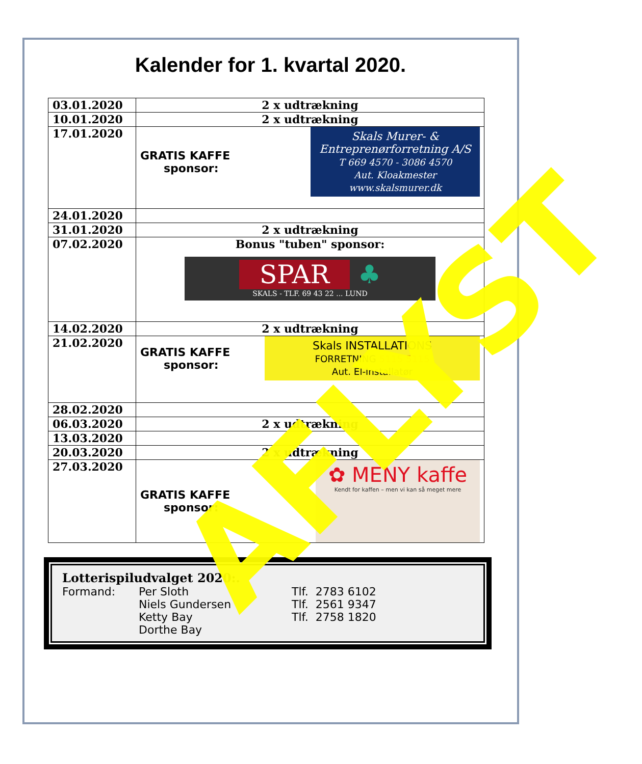Kalender for 1. kvartal 2020.
| 03.01.2020 | 2 x udtrækning |
| 10.01.2020 | 2 x udtrækning |
| 17.01.2020 | GRATIS KAFFE sponsor: Skals Murer- & Entreprenørforretning A/S T 669 4570 - 3086 4570 Aut. Kloakmester www.skalsmurer.dk |
| 24.01.2020 | |
| 31.01.2020 | 2 x udtrækning |
| 07.02.2020 | Bonus "tuben" sponsor: SPAR ♣ SKALS - TLF. 69 43 22 ... LUND |
| 14.02.2020 | 2 x udtrækning |
| 21.02.2020 | GRATIS KAFFE sponsor: Skals INSTALLATIONS FORRETNING 5115 5115 Aut. El-installatør |
| 28.02.2020 | |
| 06.03.2020 | 2 x udtrækning |
| 13.03.2020 | |
| 20.03.2020 | 2 x udtrækning |
| 27.03.2020 | GRATIS KAFFE sponsor: ✿ MENY kaffe Kendt for kaffen – men vi kan så meget mere |
Lotterispiludvalget 2020:.
Formand: Per Sloth Tlf. 2783 6102
Niels Gundersen Tlf. 2561 9347
Ketty Bay Tlf. 2758 1820
Dorthe Bay
AFLYST